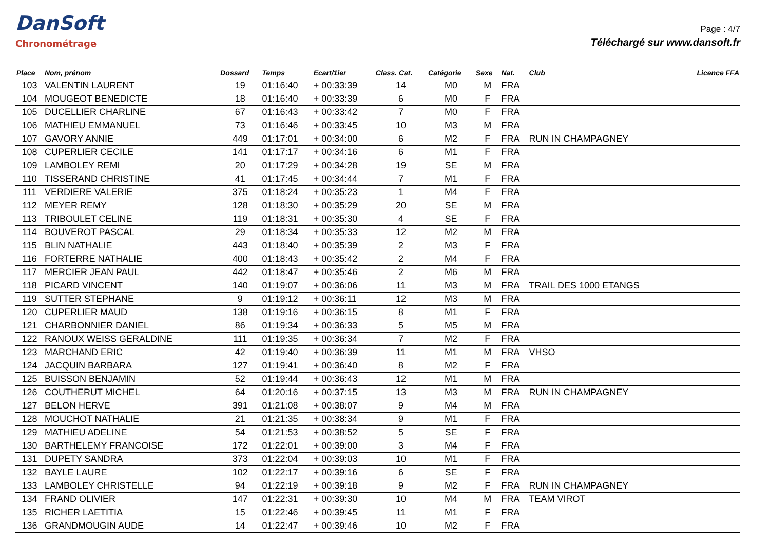DanSoft
Chronométrage
Page : 4/7
Téléchargé sur www.dansoft.fr
| Place | Nom, prénom | Dossard | Temps | Ecart/1ier | Class. Cat. | Catégorie | Sexe | Nat. | Club | Licence FFA |
| --- | --- | --- | --- | --- | --- | --- | --- | --- | --- | --- |
| 103 | VALENTIN LAURENT | 19 | 01:16:40 | + 00:33:39 | 14 | M0 | M | FRA | | |
| 104 | MOUGEOT BENEDICTE | 18 | 01:16:40 | + 00:33:39 | 6 | M0 | F | FRA | | |
| 105 | DUCELLIER CHARLINE | 67 | 01:16:43 | + 00:33:42 | 7 | M0 | F | FRA | | |
| 106 | MATHIEU EMMANUEL | 73 | 01:16:46 | + 00:33:45 | 10 | M3 | M | FRA | | |
| 107 | GAVORY ANNIE | 449 | 01:17:01 | + 00:34:00 | 6 | M2 | F | FRA | RUN IN CHAMPAGNEY | |
| 108 | CUPERLIER CECILE | 141 | 01:17:17 | + 00:34:16 | 6 | M1 | F | FRA | | |
| 109 | LAMBOLEY REMI | 20 | 01:17:29 | + 00:34:28 | 19 | SE | M | FRA | | |
| 110 | TISSERAND CHRISTINE | 41 | 01:17:45 | + 00:34:44 | 7 | M1 | F | FRA | | |
| 111 | VERDIERE VALERIE | 375 | 01:18:24 | + 00:35:23 | 1 | M4 | F | FRA | | |
| 112 | MEYER REMY | 128 | 01:18:30 | + 00:35:29 | 20 | SE | M | FRA | | |
| 113 | TRIBOULET CELINE | 119 | 01:18:31 | + 00:35:30 | 4 | SE | F | FRA | | |
| 114 | BOUVEROT PASCAL | 29 | 01:18:34 | + 00:35:33 | 12 | M2 | M | FRA | | |
| 115 | BLIN NATHALIE | 443 | 01:18:40 | + 00:35:39 | 2 | M3 | F | FRA | | |
| 116 | FORTERRE NATHALIE | 400 | 01:18:43 | + 00:35:42 | 2 | M4 | F | FRA | | |
| 117 | MERCIER JEAN PAUL | 442 | 01:18:47 | + 00:35:46 | 2 | M6 | M | FRA | | |
| 118 | PICARD VINCENT | 140 | 01:19:07 | + 00:36:06 | 11 | M3 | M | FRA | TRAIL DES 1000 ETANGS | |
| 119 | SUTTER STEPHANE | 9 | 01:19:12 | + 00:36:11 | 12 | M3 | M | FRA | | |
| 120 | CUPERLIER MAUD | 138 | 01:19:16 | + 00:36:15 | 8 | M1 | F | FRA | | |
| 121 | CHARBONNIER DANIEL | 86 | 01:19:34 | + 00:36:33 | 5 | M5 | M | FRA | | |
| 122 | RANOUX WEISS GERALDINE | 111 | 01:19:35 | + 00:36:34 | 7 | M2 | F | FRA | | |
| 123 | MARCHAND ERIC | 42 | 01:19:40 | + 00:36:39 | 11 | M1 | M | FRA | VHSO | |
| 124 | JACQUIN BARBARA | 127 | 01:19:41 | + 00:36:40 | 8 | M2 | F | FRA | | |
| 125 | BUISSON BENJAMIN | 52 | 01:19:44 | + 00:36:43 | 12 | M1 | M | FRA | | |
| 126 | COUTHERUT MICHEL | 64 | 01:20:16 | + 00:37:15 | 13 | M3 | M | FRA | RUN IN CHAMPAGNEY | |
| 127 | BELON HERVE | 391 | 01:21:08 | + 00:38:07 | 9 | M4 | M | FRA | | |
| 128 | MOUCHOT NATHALIE | 21 | 01:21:35 | + 00:38:34 | 9 | M1 | F | FRA | | |
| 129 | MATHIEU ADELINE | 54 | 01:21:53 | + 00:38:52 | 5 | SE | F | FRA | | |
| 130 | BARTHELEMY FRANCOISE | 172 | 01:22:01 | + 00:39:00 | 3 | M4 | F | FRA | | |
| 131 | DUPETY SANDRA | 373 | 01:22:04 | + 00:39:03 | 10 | M1 | F | FRA | | |
| 132 | BAYLE LAURE | 102 | 01:22:17 | + 00:39:16 | 6 | SE | F | FRA | | |
| 133 | LAMBOLEY CHRISTELLE | 94 | 01:22:19 | + 00:39:18 | 9 | M2 | F | FRA | RUN IN CHAMPAGNEY | |
| 134 | FRAND OLIVIER | 147 | 01:22:31 | + 00:39:30 | 10 | M4 | M | FRA | TEAM VIROT | |
| 135 | RICHER LAETITIA | 15 | 01:22:46 | + 00:39:45 | 11 | M1 | F | FRA | | |
| 136 | GRANDMOUGIN AUDE | 14 | 01:22:47 | + 00:39:46 | 10 | M2 | F | FRA | | |